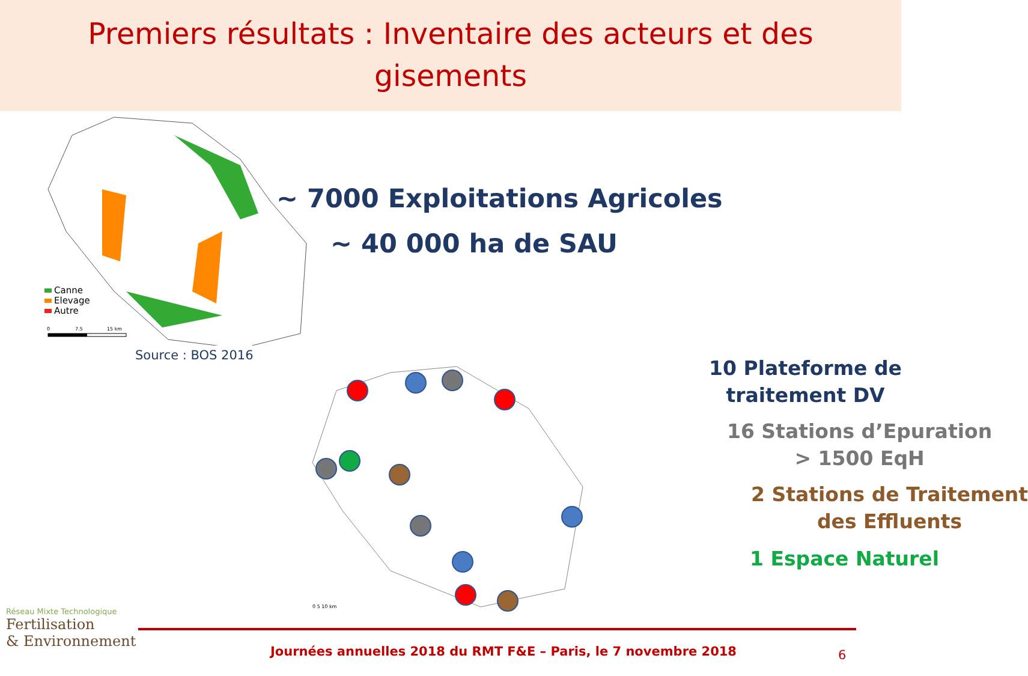Premiers résultats : Inventaire des acteurs et des
gisements
Canne
Elevage
Autre
0
7.5
15 km
Source : BOS 2016
~ 7000 Exploitations Agricoles
~ 40 000 ha de SAU
0 5 10 km
10 Plateforme de
traitement DV
16 Stations d’Epuration
> 1500 EqH
2 Stations de Traitement
des Effluents
1 Espace Naturel
Réseau Mixte Technologique
Fertilisation
& Environnement
Journées annuelles 2018 du RMT F&E – Paris, le 7 novembre 2018
6